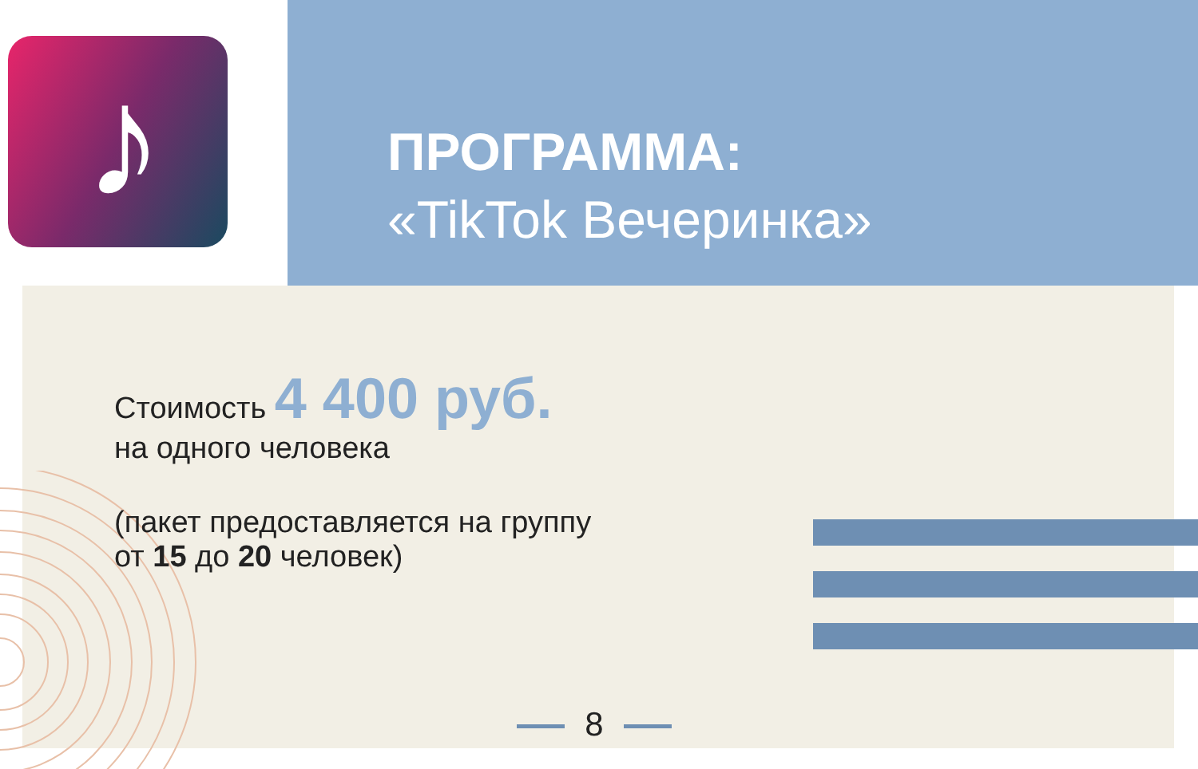♪
ПРОГРАММА:
«TikTok Вечеринка»
Стоимость 4 400 руб.
на одного человека
(пакет предоставляется на группу
от 15 до 20 человек)
8